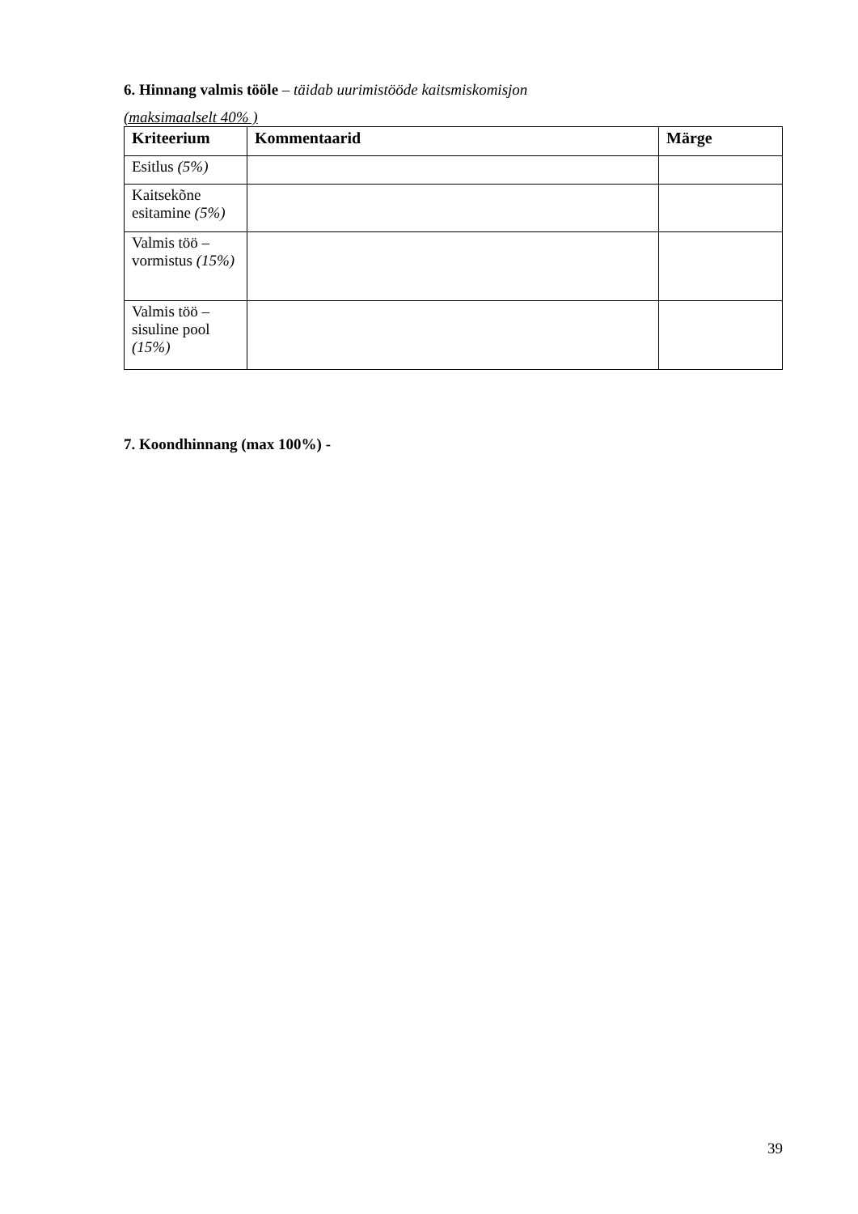6. Hinnang valmis tööle – täidab uurimistööde kaitsmiskomisjon
(maksimaalselt 40% )
| Kriteerium | Kommentaarid | Märge |
| --- | --- | --- |
| Esitlus (5%) | | |
| Kaitsekõne esitamine (5%) | | |
| Valmis töö – vormistus (15%) | | |
| Valmis töö – sisuline pool (15%) | | |
7. Koondhinnang (max 100%) -
39